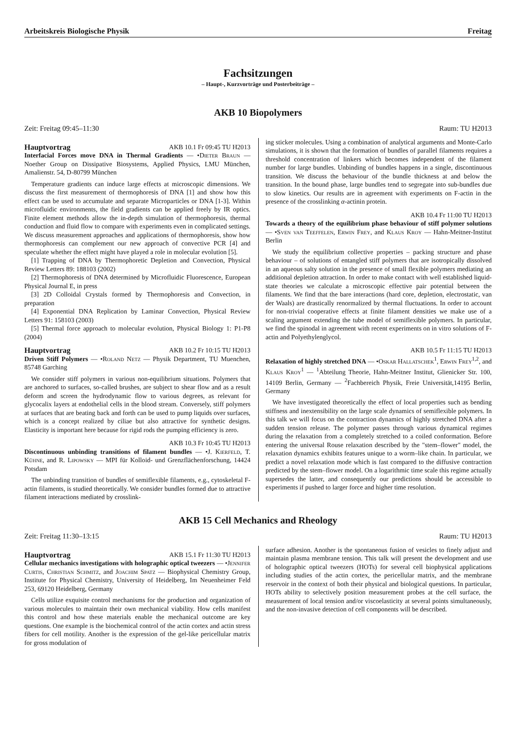Arbeitskreis Biologische Physik Freitag
Fachsitzungen
– Haupt-, Kurzvorträge und Posterbeiträge –
AKB 10 Biopolymers
Zeit: Freitag 09:45–11:30 Raum: TU H2013
Hauptvortrag AKB 10.1 Fr 09:45 TU H2013
Interfacial Forces move DNA in Thermal Gradients — •Dieter Braun — Noether Group on Dissipative Biosystems, Applied Physics, LMU München, Amalienstr. 54, D-80799 München
Temperature gradients can induce large effects at microscopic dimensions. We discuss the first measurement of thermophoresis of DNA [1] and show how this effect can be used to accumulate and separate Microparticles or DNA [1-3]. Within microfluidic environments, the field gradients can be applied freely by IR optics. Finite element methods allow the in-depth simulation of thermophoresis, thermal conduction and fluid flow to compare with experiments even in complicated settings. We discuss measurement approaches and applications of thermophoresis, show how thermophoresis can complement our new approach of convective PCR [4] and speculate whether the effect might have played a role in molecular evolution [5].
[1] Trapping of DNA by Thermophoretic Depletion and Convection, Physical Review Letters 89: 188103 (2002)
[2] Thermophoresis of DNA determined by Microfluidic Fluorescence, European Physical Journal E, in press
[3] 2D Colloidal Crystals formed by Thermophoresis and Convection, in preparation
[4] Exponential DNA Replication by Laminar Convection, Physical Review Letters 91: 158103 (2003)
[5] Thermal force approach to molecular evolution, Physical Biology 1: P1-P8 (2004)
Hauptvortrag AKB 10.2 Fr 10:15 TU H2013
Driven Stiff Polymers — •Roland Netz — Physik Department, TU Muenchen, 85748 Garching
We consider stiff polymers in various non-equilibrium situations. Polymers that are anchored to surfaces, so-called brushes, are subject to shear flow and as a result deform and screen the hydrodynamic flow to various degrees, as relevant for glycocalix layers at endothelial cells in the blood stream. Conversely, stiff polymers at surfaces that are beating back and forth can be used to pump liquids over surfaces, which is a concept realized by ciliae but also attractive for synthetic designs. Elasticity is important here because for rigid rods the pumping efficiency is zero.
AKB 10.3 Fr 10:45 TU H2013
Discontinuous unbinding transitions of filament bundles — •J. Kierfeld, T. Kühne, and R. Lipowsky — MPI für Kolloid- und Grenzflächenforschung, 14424 Potsdam
The unbinding transition of bundles of semiflexible filaments, e.g., cytoskeletal F-actin filaments, is studied theoretically. We consider bundles formed due to attractive filament interactions mediated by crosslink-
ing sticker molecules. Using a combination of analytical arguments and Monte-Carlo simulations, it is shown that the formation of bundles of parallel filaments requires a threshold concentration of linkers which becomes independent of the filament number for large bundles. Unbinding of bundles happens in a single, discontinuous transition. We discuss the behaviour of the bundle thickness at and below the transition. In the bound phase, large bundles tend to segregate into sub-bundles due to slow kinetics. Our results are in agreement with experiments on F-actin in the presence of the crosslinking α-actinin protein.
AKB 10.4 Fr 11:00 TU H2013
Towards a theory of the equilibrium phase behaviour of stiff polymer solutions — •Sven van Teeffelen, Erwin Frey, and Klaus Kroy — Hahn-Meitner-Institut Berlin
We study the equilibrium collective properties – packing structure and phase behaviour – of solutions of entangled stiff polymers that are isotropically dissolved in an aqueous salty solution in the presence of small flexible polymers mediating an additional depletion attraction. In order to make contact with well established liquid-state theories we calculate a microscopic effective pair potential between the filaments. We find that the bare interactions (hard core, depletion, electrostatic, van der Waals) are drastically renormalized by thermal fluctuations. In order to account for non-trivial cooperative effects at finite filament densities we make use of a scaling argument extending the tube model of semiflexible polymers. In particular, we find the spinodal in agreement with recent experiments on in vitro solutions of F-actin and Polyethylenglycol.
AKB 10.5 Fr 11:15 TU H2013
Relaxation of highly stretched DNA — •Oskar Hallatschek<sup>1</sup>, Erwin Frey<sup>1,2</sup>, and Klaus Kroy<sup>1</sup> — <sup>1</sup>Abteilung Theorie, Hahn-Meitner Institut, Glienicker Str. 100, 14109 Berlin, Germany — <sup>2</sup>Fachbereich Physik, Freie Universität,14195 Berlin, Germany
We have investigated theoretically the effect of local properties such as bending stiffness and inextensibility on the large scale dynamics of semiflexible polymers. In this talk we will focus on the contraction dynamics of highly stretched DNA after a sudden tension release. The polymer passes through various dynamical regimes during the relaxation from a completely stretched to a coiled conformation. Before entering the universal Rouse relaxation described by the "stem–flower" model, the relaxation dynamics exhibits features unique to a worm–like chain. In particular, we predict a novel relaxation mode which is fast compared to the diffusive contraction predicted by the stem–flower model. On a logarithmic time scale this regime actually supersedes the latter, and consequently our predictions should be accessible to experiments if pushed to larger force and higher time resolution.
AKB 15 Cell Mechanics and Rheology
Zeit: Freitag 11:30–13:15 Raum: TU H2013
Hauptvortrag AKB 15.1 Fr 11:30 TU H2013
Cellular mechanics investigations with holographic optical tweezers — •Jennifer Curtis, Christian Schmitz, and Joachim Spatz — Biophysical Chemistry Group, Institute for Physical Chemistry, University of Heidelberg, Im Neuenheimer Feld 253, 69120 Heidelberg, Germany
Cells utilize exquisite control mechanisms for the production and organization of various molecules to maintain their own mechanical viability. How cells manifest this control and how these materials enable the mechanical outcome are key questions. One example is the biochemical control of the actin cortex and actin stress fibers for cell motility. Another is the expression of the gel-like pericellular matrix for gross modulation of
surface adhesion. Another is the spontaneous fusion of vesicles to finely adjust and maintain plasma membrane tension. This talk will present the development and use of holographic optical tweezers (HOTs) for several cell biophysical applications including studies of the actin cortex, the pericellular matrix, and the membrane reservoir in the context of both their physical and biological questions. In particular, HOTs ability to selectively position measurement probes at the cell surface, the measurement of local tension and/or viscoelasticity at several points simultaneously, and the non-invasive detection of cell components will be described.